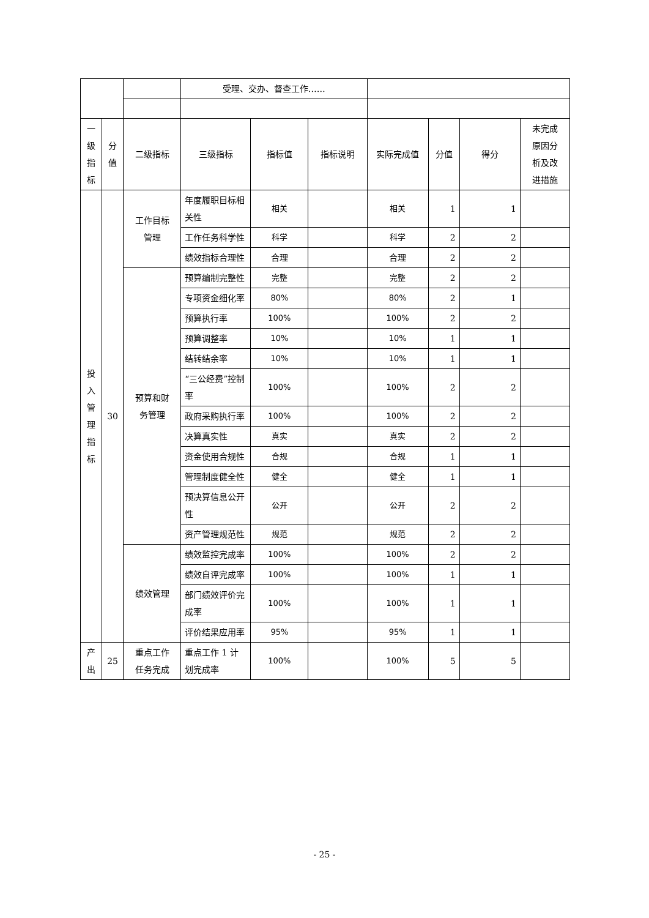| | | | 受理、交办、督查工作…… | | | | | | |
| 一 级 指 标 | 分 值 | 二级指标 | 三级指标 | 指标值 | 指标说明 | 实际完成值 | 分值 | 得分 | 未完成 原因分 析及改 进措施 |
| 投 入 管 理 指 标 | 30 | 工作目标 管理 | 年度履职目标相关性 | 相关 | | 相关 | 1 | 1 | |
| | | | 工作任务科学性 | 科学 | | 科学 | 2 | 2 | |
| | | | 绩效指标合理性 | 合理 | | 合理 | 2 | 2 | |
| | | 预算和财 务管理 | 预算编制完整性 | 完整 | | 完整 | 2 | 2 | |
| | | | 专项资金细化率 | 80% | | 80% | 2 | 1 | |
| | | | 预算执行率 | 100% | | 100% | 2 | 2 | |
| | | | 预算调整率 | 10% | | 10% | 1 | 1 | |
| | | | 结转结余率 | 10% | | 10% | 1 | 1 | |
| | | | “三公经费”控制率 | 100% | | 100% | 2 | 2 | |
| | | | 政府采购执行率 | 100% | | 100% | 2 | 2 | |
| | | | 决算真实性 | 真实 | | 真实 | 2 | 2 | |
| | | | 资金使用合规性 | 合规 | | 合规 | 1 | 1 | |
| | | | 管理制度健全性 | 健全 | | 健全 | 1 | 1 | |
| | | | 预决算信息公开性 | 公开 | | 公开 | 2 | 2 | |
| | | | 资产管理规范性 | 规范 | | 规范 | 2 | 2 | |
| | | 绩效管理 | 绩效监控完成率 | 100% | | 100% | 2 | 2 | |
| | | | 绩效自评完成率 | 100% | | 100% | 1 | 1 | |
| | | | 部门绩效评价完成率 | 100% | | 100% | 1 | 1 | |
| | | | 评价结果应用率 | 95% | | 95% | 1 | 1 | |
| 产 出 | 25 | 重点工作 任务完成 | 重点工作 1 计划完成率 | 100% | | 100% | 5 | 5 | |
- 25 -